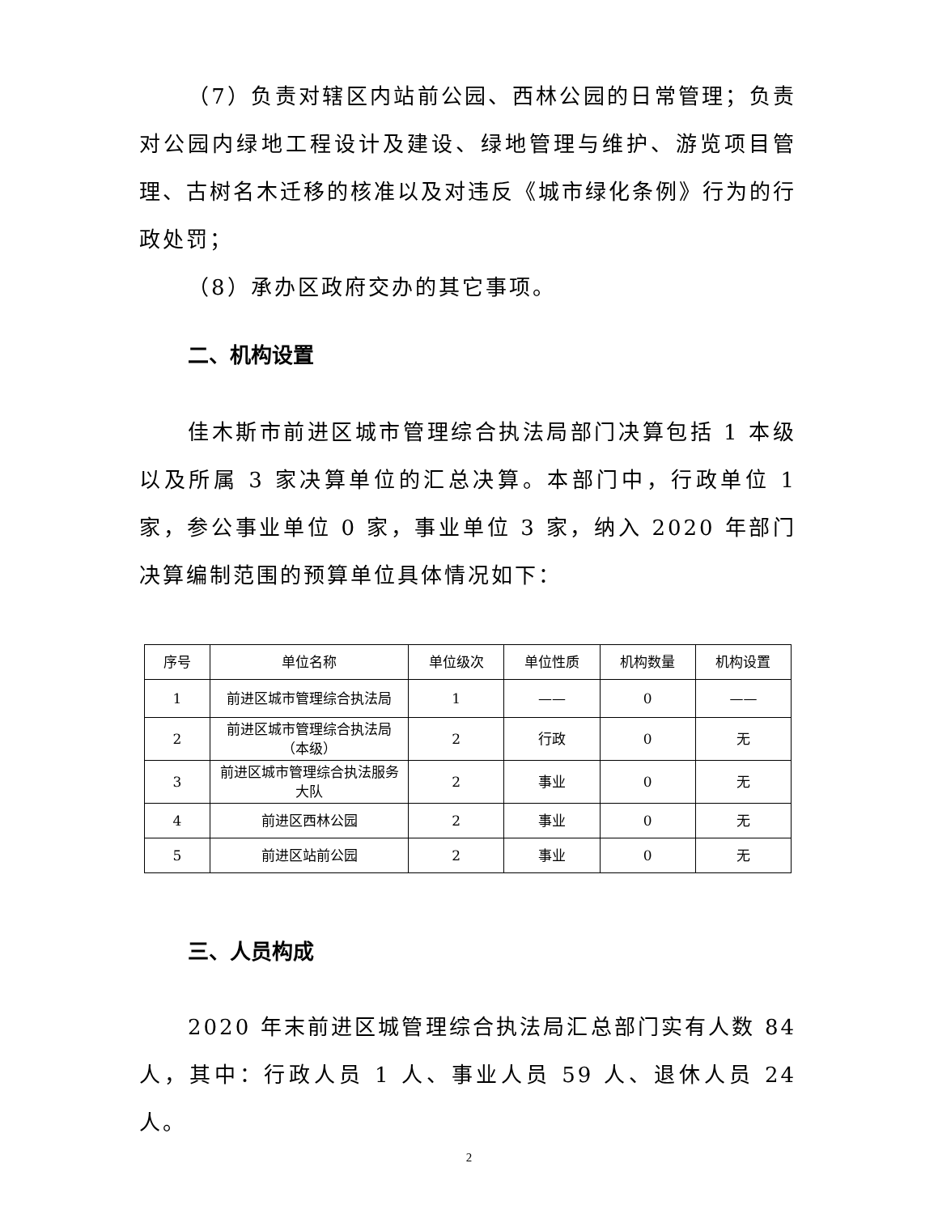（7）负责对辖区内站前公园、西林公园的日常管理；负责对公园内绿地工程设计及建设、绿地管理与维护、游览项目管理、古树名木迁移的核准以及对违反《城市绿化条例》行为的行政处罚；
（8）承办区政府交办的其它事项。
二、机构设置
佳木斯市前进区城市管理综合执法局部门决算包括 1 本级以及所属 3 家决算单位的汇总决算。本部门中，行政单位 1 家，参公事业单位 0 家，事业单位 3 家，纳入 2020 年部门决算编制范围的预算单位具体情况如下：
| 序号 | 单位名称 | 单位级次 | 单位性质 | 机构数量 | 机构设置 |
| 1 | 前进区城市管理综合执法局 | 1 | —— | 0 | —— |
| 2 | 前进区城市管理综合执法局（本级） | 2 | 行政 | 0 | 无 |
| 3 | 前进区城市管理综合执法服务大队 | 2 | 事业 | 0 | 无 |
| 4 | 前进区西林公园 | 2 | 事业 | 0 | 无 |
| 5 | 前进区站前公园 | 2 | 事业 | 0 | 无 |
三、人员构成
2020 年末前进区城管理综合执法局汇总部门实有人数 84 人，其中：行政人员 1 人、事业人员 59 人、退休人员 24 人。
2